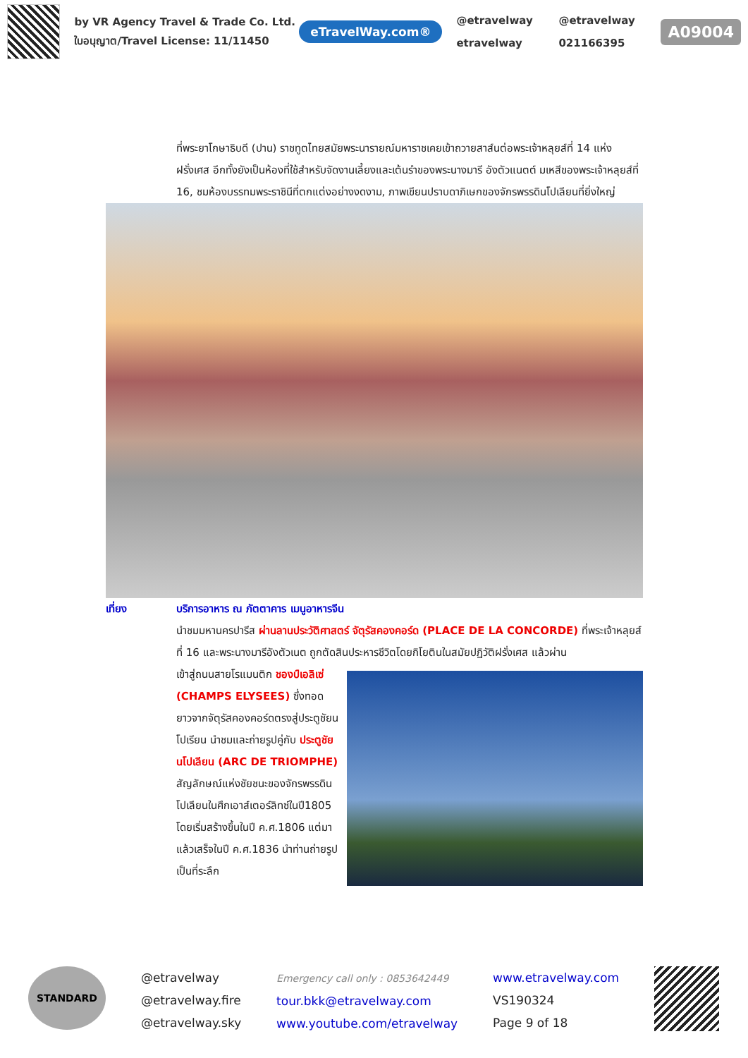by VR Agency Travel & Trade Co. Ltd.
ใบอนุญาต/Travel License: 11/11450
eTravelWay.com®
@etravelway @etravelway etravelway 021166395
A09004
ที่พระยาโกษาธิบดี (ปาน) ราชทูตไทยสมัยพระนารายณ์มหาราชเคยเข้าถวายสาส์นต่อพระเจ้าหลุยส์ที่ 14 แห่งฝรั่งเศส อีกทั้งยังเป็นห้องที่ใช้สำหรับจัดงานเลี้ยงและเต้นรำของพระนางมารี อังตัวแนตต์ มเหสีของพระเจ้าหลุยส์ที่ 16, ชมห้องบรรทมพระราชินีที่ตกแต่งอย่างงดงาม, ภาพเขียนปราบดาภิเษกของจักรพรรดินโปเลียนที่ยิ่งใหญ่
เที่ยง บริการอาหาร ณ ภัตตาคาร เมนูอาหารจีน
นำชมมหานครปารีส ผ่านลานประวัติศาสตร์ จัตุรัสคองคอร์ด (PLACE DE LA CONCORDE) ที่พระเจ้าหลุยส์ที่ 16 และพระนางมารีอังตัวเนต ถูกตัดสินประหารชีวิตโดยกิโยตินในสมัยปฏิวัติฝรั่งเศส แล้วผ่าน
เข้าสู่ถนนสายโรแมนติก ชองป์เอลิเซ่ (CHAMPS ELYSEES) ซึ่งทอดยาวจากจัตุรัสคองคอร์ดตรงสู่ประตูชัยนโปเรียน นำชมและถ่ายรูปคู่กับ ประตูชัยนโปเลียน (ARC DE TRIOMPHE) สัญลักษณ์แห่งชัยชนะของจักรพรรดินโปเลียนในศึกเอาส์เตอร์ลิทซ์ในปี1805 โดยเริ่มสร้างขึ้นในปี ค.ศ.1806 แต่มาแล้วเสร็จในปี ค.ศ.1836 นำท่านถ่ายรูปเป็นที่ระลึก
STANDARD
@etravelway
@etravelway.fire
@etravelway.sky
Emergency call only : 0853642449
tour.bkk@etravelway.com
www.youtube.com/etravelway
www.etravelway.com
VS190324
Page 9 of 18